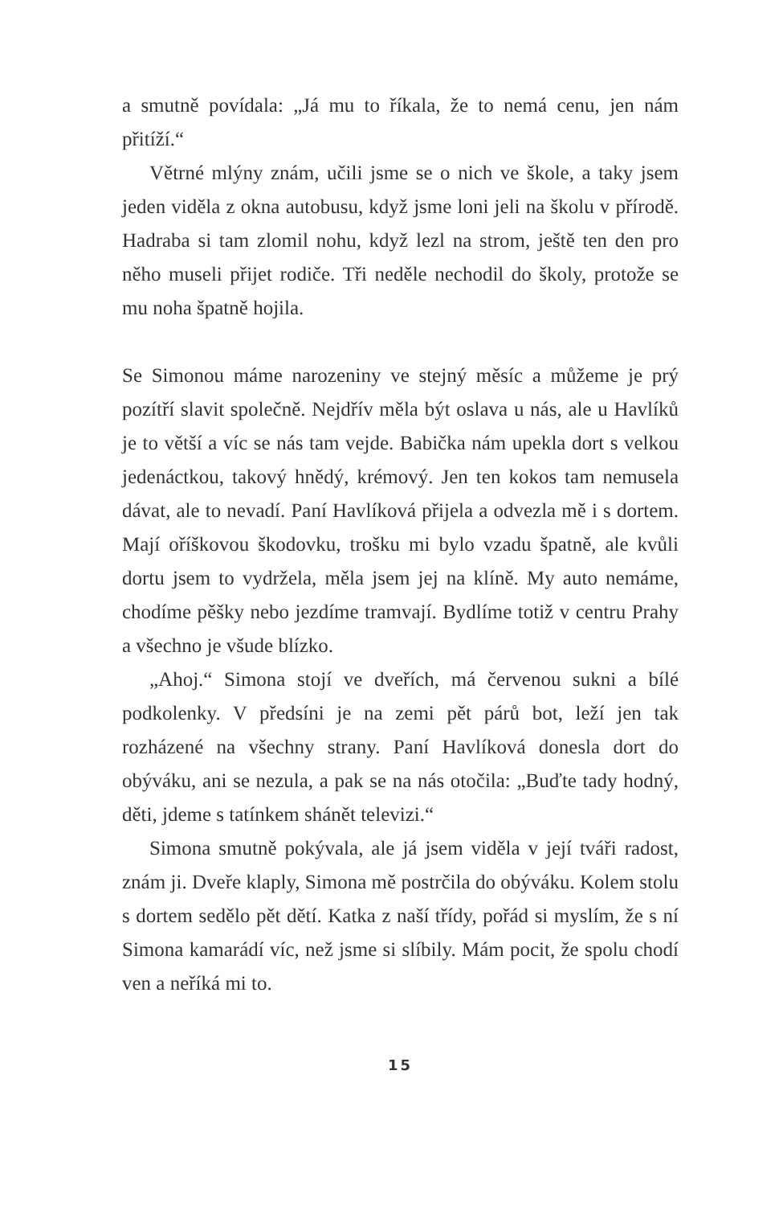a smutně povídala: „Já mu to říkala, že to nemá cenu, jen nám přitíží.“
Větrné mlýny znám, učili jsme se o nich ve škole, a taky jsem jeden viděla z okna autobusu, když jsme loni jeli na školu v přírodě. Hadraba si tam zlomil nohu, když lezl na strom, ještě ten den pro něho museli přijet rodiče. Tři neděle nechodil do školy, protože se mu noha špatně hojila.
Se Simonou máme narozeniny ve stejný měsíc a můžeme je prý pozítří slavit společně. Nejdřív měla být oslava u nás, ale u Havlíků je to větší a víc se nás tam vejde. Babička nám upekla dort s velkou jedenáctkou, takový hnědý, krémový. Jen ten kokos tam nemusela dávat, ale to nevadí. Paní Havlíková přijela a odvezla mě i s dortem. Mají oříškovou škodovku, trošku mi bylo vzadu špatně, ale kvůli dortu jsem to vydržela, měla jsem jej na klíně. My auto nemáme, chodíme pěšky nebo jezdíme tramvají. Bydlíme totiž v centru Prahy a všechno je všude blízko.
„Ahoj.“ Simona stojí ve dveřích, má červenou sukni a bílé podkolenky. V předsíni je na zemi pět párů bot, leží jen tak rozházené na všechny strany. Paní Havlíková donesla dort do obýváku, ani se nezula, a pak se na nás otočila: „Buďte tady hodný, děti, jdeme s tatínkem shánět televizi.“
Simona smutně pokývala, ale já jsem viděla v její tváři radost, znám ji. Dveře klaply, Simona mě postrčila do obýváku. Kolem stolu s dortem sedělo pět dětí. Katka z naší třídy, pořád si myslím, že s ní Simona kamarádí víc, než jsme si slíbily. Mám pocit, že spolu chodí ven a neříká mi to.
15